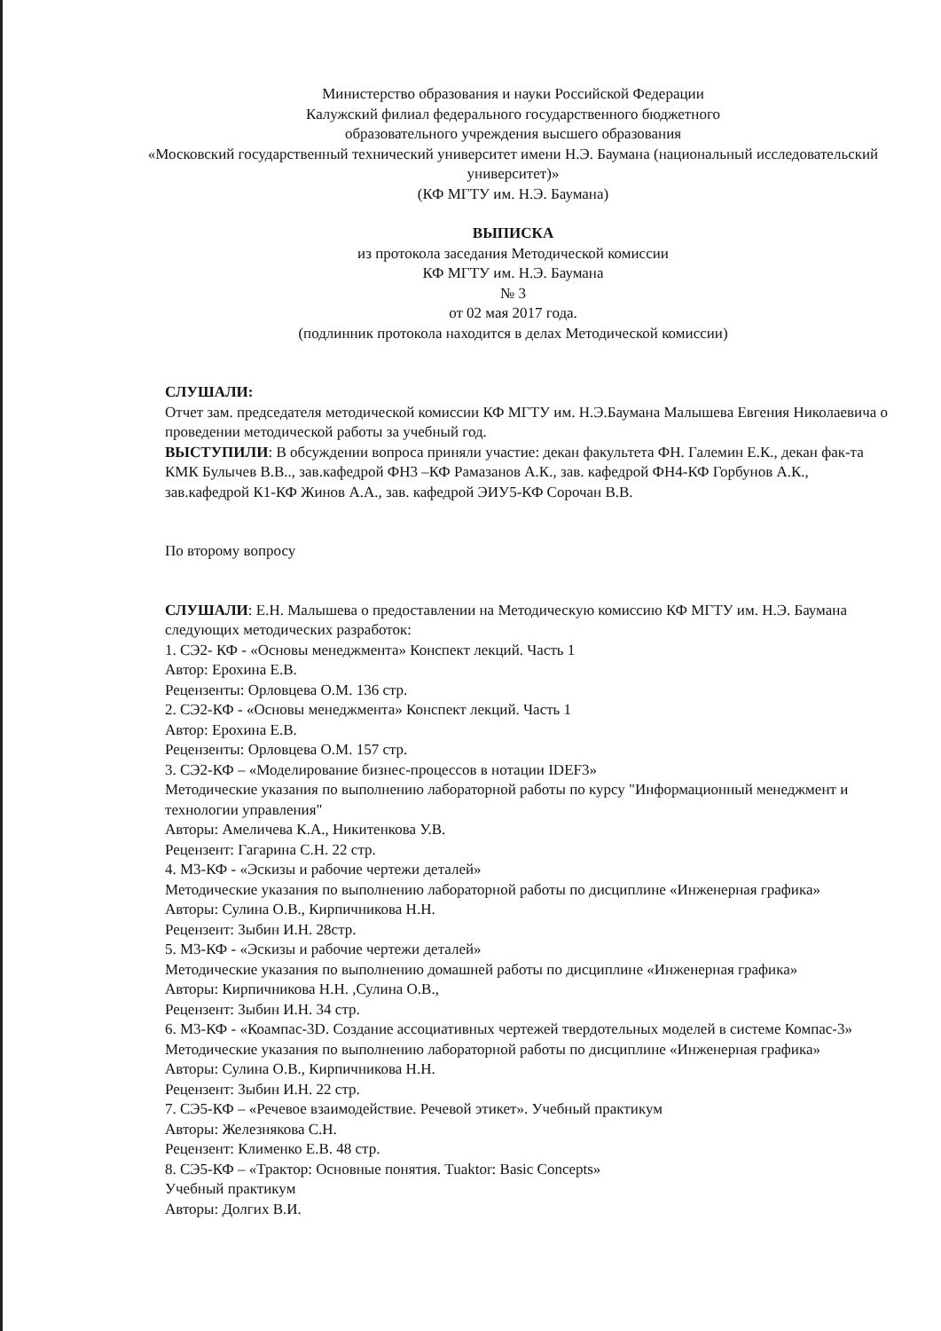Министерство образования и науки Российской Федерации
Калужский филиал федерального государственного бюджетного
образовательного учреждения высшего образования
«Московский государственный технический университет имени Н.Э. Баумана (национальный исследовательский университет)»
(КФ МГТУ им. Н.Э. Баумана)
ВЫПИСКА
из протокола заседания Методической комиссии
КФ МГТУ им. Н.Э. Баумана
№ 3
от 02 мая 2017 года.
(подлинник протокола находится в делах Методической комиссии)
СЛУШАЛИ:
Отчет зам. председателя методической комиссии КФ МГТУ им. Н.Э.Баумана Малышева Евгения Николаевича о проведении методической работы за учебный год.
ВЫСТУПИЛИ: В обсуждении вопроса приняли участие: декан факультета ФН. Галемин Е.К., декан фак-та КМК Булычев В.В.., зав.кафедрой ФН3 –КФ Рамазанов А.К., зав. кафедрой ФН4-КФ Горбунов А.К., зав.кафедрой К1-КФ Жинов А.А., зав. кафедрой ЭИУ5-КФ Сорочан В.В.
По второму вопросу
СЛУШАЛИ: Е.Н. Малышева о предоставлении на Методическую комиссию КФ МГТУ им. Н.Э. Баумана следующих методических разработок:
1. СЭ2- КФ - «Основы менеджмента» Конспект лекций. Часть 1
Автор: Ерохина Е.В.
Рецензенты: Орловцева О.М. 136 стр.
2. СЭ2-КФ - «Основы менеджмента» Конспект лекций. Часть 1
Автор: Ерохина Е.В.
Рецензенты: Орловцева О.М. 157 стр.
3. СЭ2-КФ – «Моделирование бизнес-процессов в нотации IDEF3»
Методические указания по выполнению лабораторной работы по курсу "Информационный менеджмент и технологии управления"
Авторы: Амеличева К.А., Никитенкова У.В.
Рецензент: Гагарина С.Н. 22 стр.
4. М3-КФ - «Эскизы и рабочие чертежи деталей»
Методические указания по выполнению лабораторной работы по дисциплине «Инженерная графика»
Авторы: Сулина О.В., Кирпичникова Н.Н.
Рецензент: Зыбин И.Н. 28стр.
5. М3-КФ - «Эскизы и рабочие чертежи деталей»
Методические указания по выполнению домашней работы по дисциплине «Инженерная графика»
Авторы: Кирпичникова Н.Н. ,Сулина О.В.,
Рецензент: Зыбин И.Н. 34 стр.
6. М3-КФ - «Коампас-3D. Создание ассоциативных чертежей твердотельных моделей в системе Компас-3» Методические указания по выполнению лабораторной работы по дисциплине «Инженерная графика»
Авторы: Сулина О.В., Кирпичникова Н.Н.
Рецензент: Зыбин И.Н. 22 стр.
7. СЭ5-КФ – «Речевое взаимодействие. Речевой этикет». Учебный практикум
Авторы: Железнякова С.Н.
Рецензент: Клименко Е.В. 48 стр.
8. СЭ5-КФ – «Трактор: Основные понятия. Tuaktor: Basic Concepts»
Учебный практикум
Авторы: Долгих В.И.